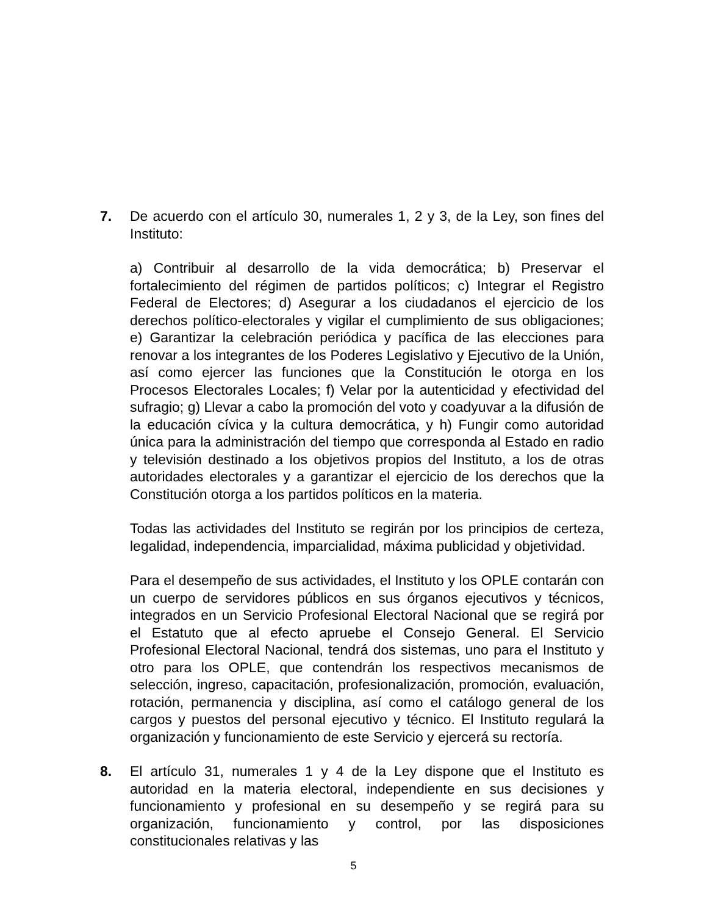7. De acuerdo con el artículo 30, numerales 1, 2 y 3, de la Ley, son fines del Instituto:
a) Contribuir al desarrollo de la vida democrática; b) Preservar el fortalecimiento del régimen de partidos políticos; c) Integrar el Registro Federal de Electores; d) Asegurar a los ciudadanos el ejercicio de los derechos político-electorales y vigilar el cumplimiento de sus obligaciones; e) Garantizar la celebración periódica y pacífica de las elecciones para renovar a los integrantes de los Poderes Legislativo y Ejecutivo de la Unión, así como ejercer las funciones que la Constitución le otorga en los Procesos Electorales Locales; f) Velar por la autenticidad y efectividad del sufragio; g) Llevar a cabo la promoción del voto y coadyuvar a la difusión de la educación cívica y la cultura democrática, y h) Fungir como autoridad única para la administración del tiempo que corresponda al Estado en radio y televisión destinado a los objetivos propios del Instituto, a los de otras autoridades electorales y a garantizar el ejercicio de los derechos que la Constitución otorga a los partidos políticos en la materia.
Todas las actividades del Instituto se regirán por los principios de certeza, legalidad, independencia, imparcialidad, máxima publicidad y objetividad.
Para el desempeño de sus actividades, el Instituto y los OPLE contarán con un cuerpo de servidores públicos en sus órganos ejecutivos y técnicos, integrados en un Servicio Profesional Electoral Nacional que se regirá por el Estatuto que al efecto apruebe el Consejo General. El Servicio Profesional Electoral Nacional, tendrá dos sistemas, uno para el Instituto y otro para los OPLE, que contendrán los respectivos mecanismos de selección, ingreso, capacitación, profesionalización, promoción, evaluación, rotación, permanencia y disciplina, así como el catálogo general de los cargos y puestos del personal ejecutivo y técnico. El Instituto regulará la organización y funcionamiento de este Servicio y ejercerá su rectoría.
8. El artículo 31, numerales 1 y 4 de la Ley dispone que el Instituto es autoridad en la materia electoral, independiente en sus decisiones y funcionamiento y profesional en su desempeño y se regirá para su organización, funcionamiento y control, por las disposiciones constitucionales relativas y las
5